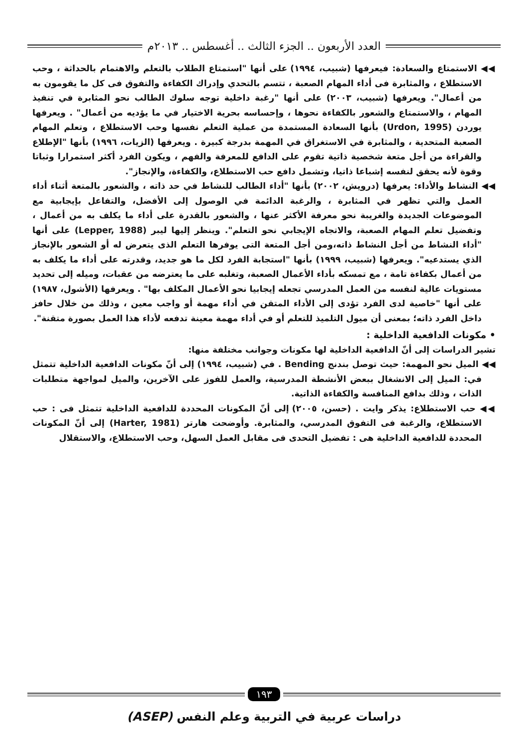العدد الأربعون .. الجزء الثالث .. أغسطس .. ٢٠١٣م
◀◀ الاستمتاع والسعادة: فيعرفها (شبيب، ١٩٩٤) على أنها "استمتاع الطلاب بالتعلم والاهتمام بالحداثة ، وحب الاستطلاع ، والمثابرة فى أداء المهام الصعبة ، تتسم بالتحدي وإدراك الكفاءة والتفوق فى كل ما يقومون به من أعمال". ويعرفها (شبيب، ٢٠٠٣) على أنها "رغبة داخلية توجه سلوك الطالب نحو المثابرة في تنفيذ المهام ، والاستمتاع والشعور بالكفاءة نحوها ، وإحساسه بحرية الاختيار في ما يؤديه من أعمال" . ويعرفها يوردن (Urdon, 1995) بأنها السعادة المستمدة من عملية التعلم نفسها وحب الاستطلاع ، وتعلم المهام الصعبة المتحدية ، والمثابرة في الاستغراق في المهمة بدرجة كبيرة . ويعرفها (الزيات، ١٩٩٦) بأنها "الإطلاع والقراءة من أجل متعة شخصية ذاتية تقوم على الدافع للمعرفة والفهم ، ويكون الفرد أكثر استمرارا وثباتا وقوة لأنه يحقق لنفسه إشباعا ذاتيا، وتشمل دافع حب الاستطلاع، والكفاءة، والإنجاز".
◀◀ النشاط والأداء: يعرفها (درويش، ٢٠٠٢) بأنها "أداء الطالب للنشاط في حد ذاته ، والشعور بالمتعة أثناء أداء العمل والتي تظهر في المثابرة ، والرغبة الدائمة في الوصول إلى الأفضل، والتفاعل بإيجابية مع الموضوعات الجديدة والغريبة نحو معرفة الأكثر عنها ، والشعور بالقدرة على أداء ما يكلف به من أعمال ، وتفضيل تعلم المهام الصعبة، والاتجاه الإيجابي نحو التعلم". وينظر إليها ليبر (Lepper, 1988) على أنها "أداء النشاط من أجل النشاط ذاته،ومن أجل المتعة التى يوفرها التعلم الذى يتعرض له أو الشعور بالإنجاز الذي يستدعيه". ويعرفها (شبيب، ١٩٩٩) بأنها "استجابة الفرد لكل ما هو جديد، وقدرته على أداء ما يكلف به من أعمال بكفاءة تامة ، مع تمسكه بأداء الأعمال الصعبة، وتغلبه على ما يعترضه من عقبات، وميله إلى تحديد مستويات عالية لنفسه من العمل المدرسي تجعله إيجابيا نحو الأعمال المكلف بها" . ويعرفها (الأشول، ١٩٨٧) على أنها "خاصية لدى الفرد تؤدى إلى الأداء المتقن في أداء مهمة أو واجب معين ، وذلك من خلال حافز داخل الفرد ذاته؛ بمعنى أن ميول التلميذ للتعلم أو في أداء مهمة معينة تدفعه لأداء هذا العمل بصورة متقنة".
• مكونات الدافعية الداخلية :
تشير الدراسات إلى أنّ الدافعية الداخلية لها مكونات وجوانب مختلفة منها:
◀◀ الميل نحو المهمة: حيث توصل بندنج Bending . في (شبيب، ١٩٩٤) إلى أنّ مكونات الدافعية الداخلية تتمثل في: الميل إلى الانشغال ببعض الأنشطة المدرسية، والعمل للفوز على الآخرين، والميل لمواجهة متطلبات الذات ، وذلك بدافع المنافسة والكفاءة الذاتية.
◀◀ حب الاستطلاع: يذكر وايت . (حسن، ٢٠٠٥) إلى أنّ المكونات المحددة للدافعية الداخلية تتمثل فى : حب الاستطلاع، والرغبة فى التفوق المدرسي، والمثابرة. وأوضحت هارتر (Harter, 1981) إلى أنّ المكونات المحددة للدافعية الداخلية هى : تفضيل التحدى فى مقابل العمل السهل، وحب الاستطلاع، والاستقلال
١٩٣
دراسات عربية في التربية وعلم النفس (ASEP)